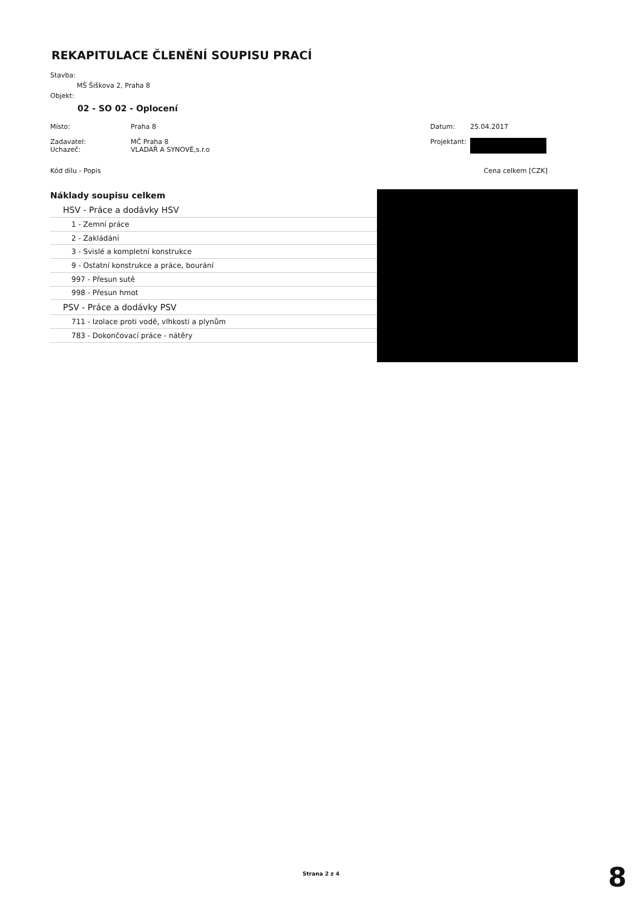REKAPITULACE ČLENĚNÍ SOUPISU PRACÍ
Stavba:
MŠ Šiškova 2, Praha 8
Objekt:
02 - SO 02 - Oplocení
| Místo: | Praha 8 | Datum: | 25.04.2017 |
| Zadavatel: Uchazeč: | MČ Praha 8 VLADAŘ A SYNOVÉ,s.r.o | Projektant: | |
| Kód dílu - Popis | | | Cena celkem [CZK] |
| Náklady soupisu celkem | |
| HSV - Práce a dodávky HSV | |
| 1 - Zemní práce | |
| 2 - Zakládání | |
| 3 - Svislé a kompletní konstrukce | |
| 9 - Ostatní konstrukce a práce, bourání | |
| 997 - Přesun sutě | |
| 998 - Přesun hmot | |
| PSV - Práce a dodávky PSV | |
| 711 - Izolace proti vodě, vlhkosti a plynům | |
| 783 - Dokončovací práce - nátěry | |
Strana 2 z 4 8